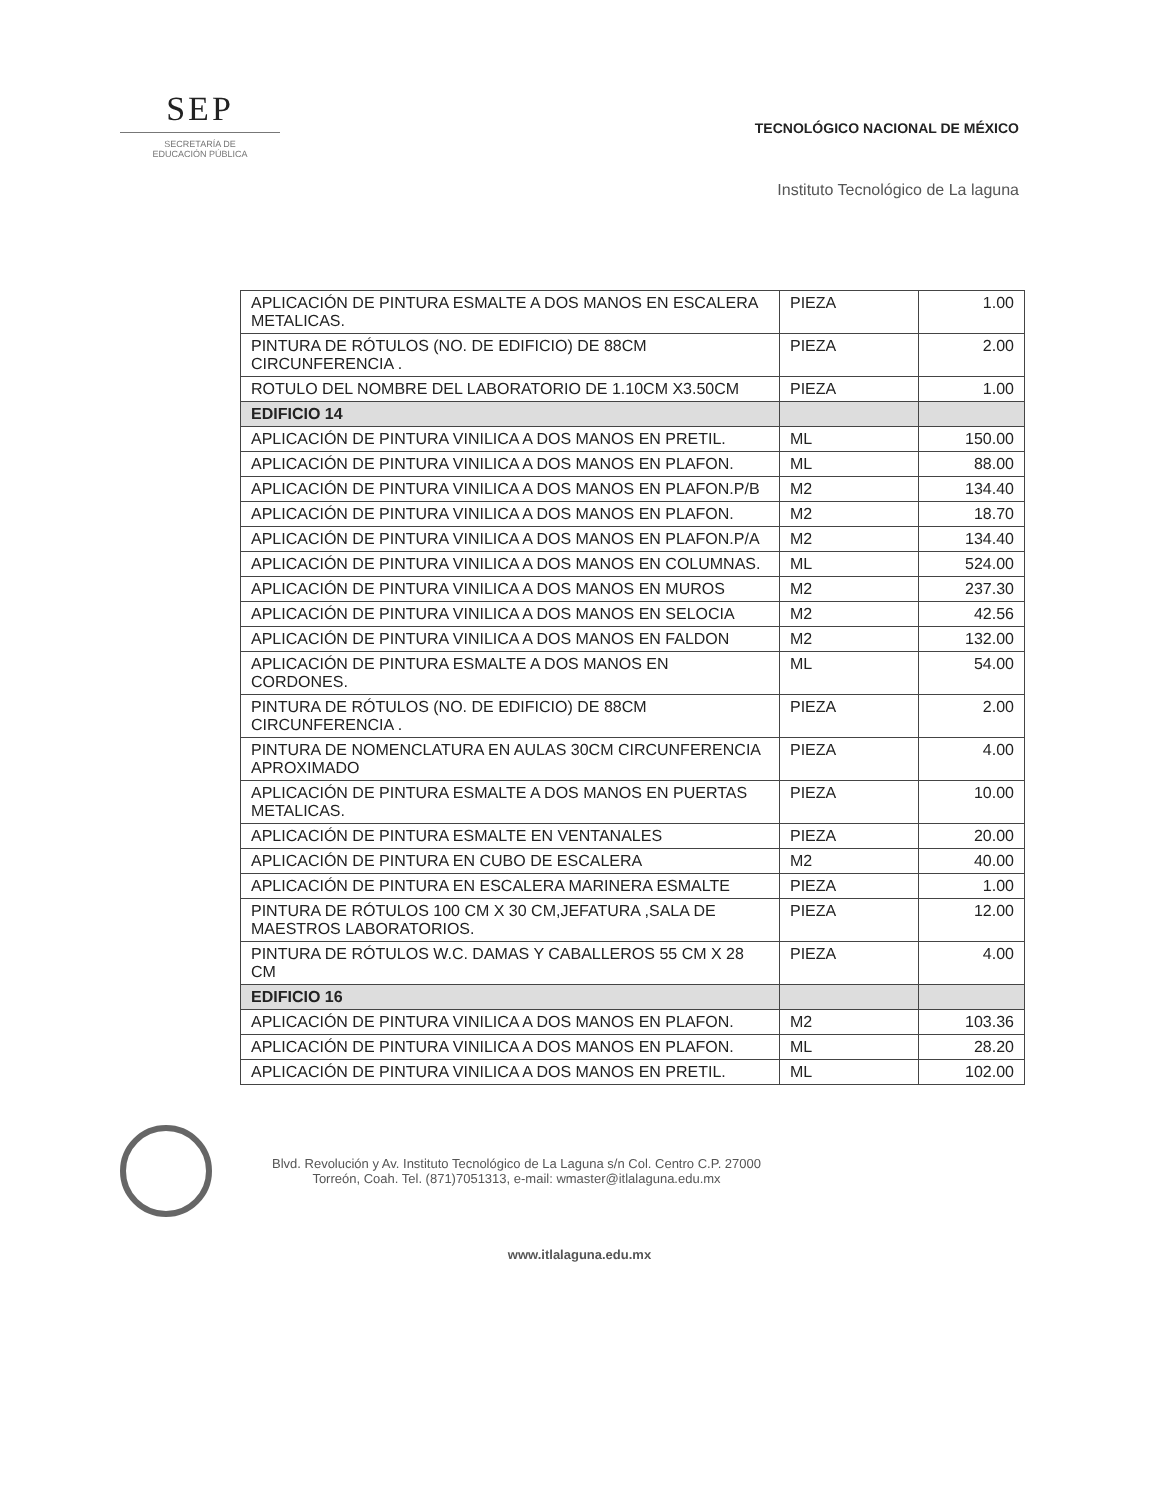SEP
SECRETARÍA DE
EDUCACIÓN PÚBLICA
TECNOLÓGICO NACIONAL DE MÉXICO
Instituto Tecnológico de La laguna
| APLICACIÓN DE PINTURA ESMALTE A DOS MANOS EN ESCALERA METALICAS. | PIEZA | 1.00 |
| PINTURA DE RÓTULOS (NO. DE EDIFICIO) DE 88CM CIRCUNFERENCIA . | PIEZA | 2.00 |
| ROTULO DEL NOMBRE DEL LABORATORIO DE 1.10CM X3.50CM | PIEZA | 1.00 |
| EDIFICIO 14 | | |
| APLICACIÓN DE PINTURA VINILICA A DOS MANOS EN PRETIL. | ML | 150.00 |
| APLICACIÓN DE PINTURA VINILICA A DOS MANOS EN PLAFON. | ML | 88.00 |
| APLICACIÓN DE PINTURA VINILICA A DOS MANOS EN PLAFON.P/B | M2 | 134.40 |
| APLICACIÓN DE PINTURA VINILICA A DOS MANOS EN PLAFON. | M2 | 18.70 |
| APLICACIÓN DE PINTURA VINILICA A DOS MANOS EN PLAFON.P/A | M2 | 134.40 |
| APLICACIÓN DE PINTURA VINILICA A DOS MANOS EN COLUMNAS. | ML | 524.00 |
| APLICACIÓN DE PINTURA VINILICA A DOS MANOS EN MUROS | M2 | 237.30 |
| APLICACIÓN DE PINTURA VINILICA A DOS MANOS EN SELOCIA | M2 | 42.56 |
| APLICACIÓN DE PINTURA VINILICA A DOS MANOS EN FALDON | M2 | 132.00 |
| APLICACIÓN DE PINTURA ESMALTE A DOS MANOS EN CORDONES. | ML | 54.00 |
| PINTURA DE RÓTULOS (NO. DE EDIFICIO) DE 88CM CIRCUNFERENCIA . | PIEZA | 2.00 |
| PINTURA DE NOMENCLATURA EN AULAS 30CM CIRCUNFERENCIA APROXIMADO | PIEZA | 4.00 |
| APLICACIÓN DE PINTURA ESMALTE A DOS MANOS EN PUERTAS METALICAS. | PIEZA | 10.00 |
| APLICACIÓN DE PINTURA ESMALTE EN VENTANALES | PIEZA | 20.00 |
| APLICACIÓN DE PINTURA EN CUBO DE ESCALERA | M2 | 40.00 |
| APLICACIÓN DE PINTURA EN ESCALERA MARINERA ESMALTE | PIEZA | 1.00 |
| PINTURA DE RÓTULOS 100 CM X 30 CM,JEFATURA ,SALA DE MAESTROS LABORATORIOS. | PIEZA | 12.00 |
| PINTURA DE RÓTULOS W.C. DAMAS Y CABALLEROS 55 CM X 28 CM | PIEZA | 4.00 |
| EDIFICIO 16 | | |
| APLICACIÓN DE PINTURA VINILICA A DOS MANOS EN PLAFON. | M2 | 103.36 |
| APLICACIÓN DE PINTURA VINILICA A DOS MANOS EN PLAFON. | ML | 28.20 |
| APLICACIÓN DE PINTURA VINILICA A DOS MANOS EN PRETIL. | ML | 102.00 |
Blvd. Revolución y Av. Instituto Tecnológico de La Laguna s/n Col. Centro C.P. 27000
Torreón, Coah. Tel. (871)7051313, e-mail: wmaster@itlalaguna.edu.mx
www.itlalaguna.edu.mx